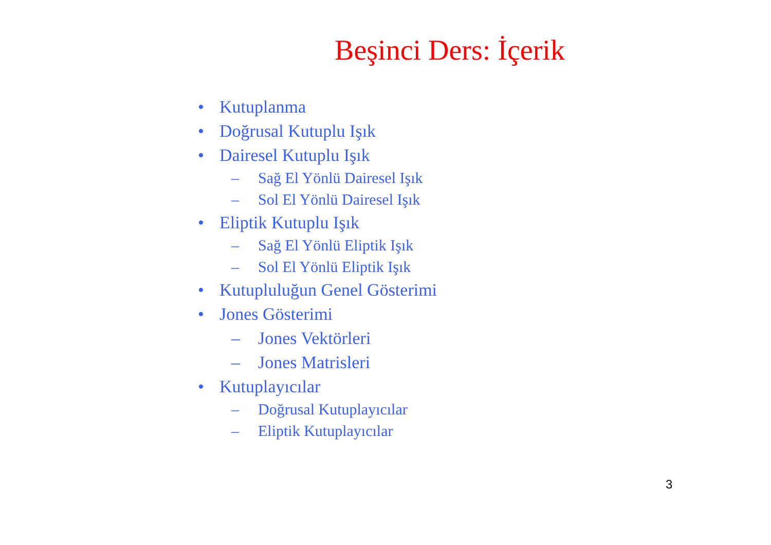Beşinci Ders: İçerik
• Kutuplanma
• Doğrusal Kutuplu Işık
• Dairesel Kutuplu Işık
– Sağ El Yönlü Dairesel Işık
– Sol El Yönlü Dairesel Işık
• Eliptik Kutuplu Işık
– Sağ El Yönlü Eliptik Işık
– Sol El Yönlü Eliptik Işık
• Kutupluluğun Genel Gösterimi
• Jones Gösterimi
– Jones Vektörleri
– Jones Matrisleri
• Kutuplayıcılar
– Doğrusal Kutuplayıcılar
– Eliptik Kutuplayıcılar
3